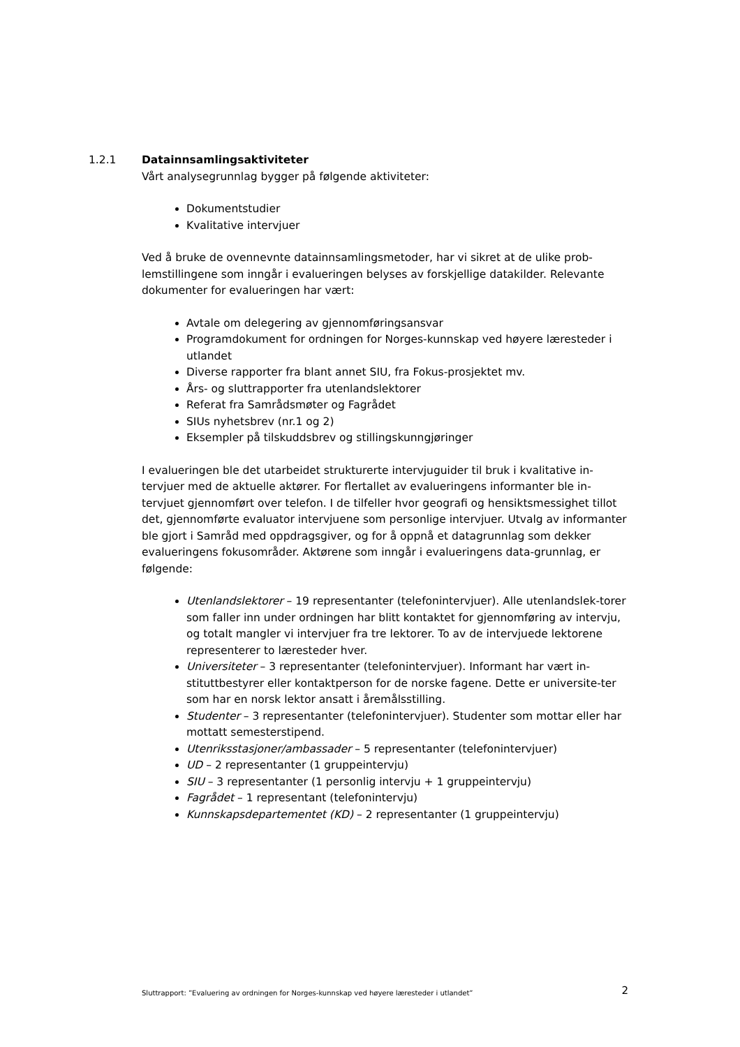1.2.1 Datainnsamlingsaktiviteter
Vårt analysegrunnlag bygger på følgende aktiviteter:
Dokumentstudier
Kvalitative intervjuer
Ved å bruke de ovennevnte datainnsamlingsmetoder, har vi sikret at de ulike prob-lemstillingene som inngår i evalueringen belyses av forskjellige datakilder. Relevante dokumenter for evalueringen har vært:
Avtale om delegering av gjennomføringsansvar
Programdokument for ordningen for Norges-kunnskap ved høyere læresteder i utlandet
Diverse rapporter fra blant annet SIU, fra Fokus-prosjektet mv.
Års- og sluttrapporter fra utenlandslektorer
Referat fra Samrådsmøter og Fagrådet
SIUs nyhetsbrev (nr.1 og 2)
Eksempler på tilskuddsbrev og stillingskunngjøringer
I evalueringen ble det utarbeidet strukturerte intervjuguider til bruk i kvalitative in-tervjuer med de aktuelle aktører. For flertallet av evalueringens informanter ble in-tervjuet gjennomført over telefon. I de tilfeller hvor geografi og hensiktsmessighet tillot det, gjennomførte evaluator intervjuene som personlige intervjuer. Utvalg av informanter ble gjort i Samråd med oppdragsgiver, og for å oppnå et datagrunnlag som dekker evalueringens fokusområder. Aktørene som inngår i evalueringens data-grunnlag, er følgende:
Utenlandslektorer – 19 representanter (telefonintervjuer). Alle utenlandslek-torer som faller inn under ordningen har blitt kontaktet for gjennomføring av intervju, og totalt mangler vi intervjuer fra tre lektorer. To av de intervjuede lektorene representerer to læresteder hver.
Universiteter – 3 representanter (telefonintervjuer). Informant har vært in-stituttbestyrer eller kontaktperson for de norske fagene. Dette er universite-ter som har en norsk lektor ansatt i åremålsstilling.
Studenter – 3 representanter (telefonintervjuer). Studenter som mottar eller har mottatt semesterstipend.
Utenriksstasjoner/ambassader – 5 representanter (telefonintervjuer)
UD – 2 representanter (1 gruppeintervju)
SIU – 3 representanter (1 personlig intervju + 1 gruppeintervju)
Fagrådet – 1 representant (telefonintervju)
Kunnskapsdepartementet (KD) – 2 representanter (1 gruppeintervju)
Sluttrapport: ”Evaluering av ordningen for Norges-kunnskap ved høyere læresteder i utlandet” 2